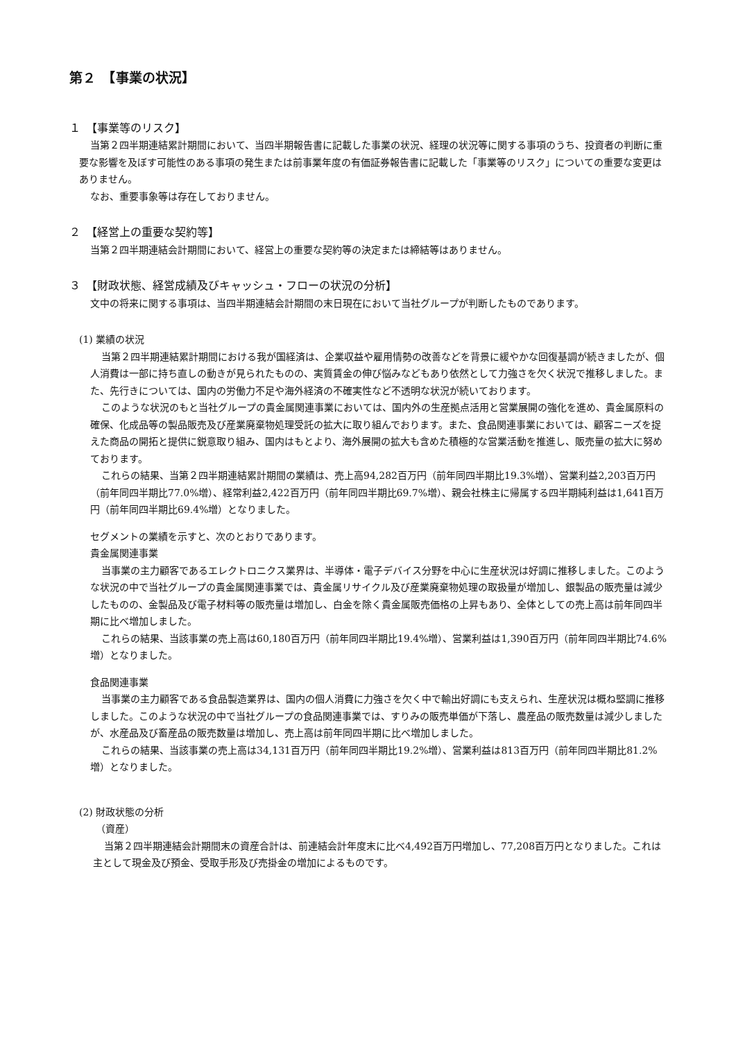第２　【事業の状況】
１　【事業等のリスク】
当第２四半期連結累計期間において、当四半期報告書に記載した事業の状況、経理の状況等に関する事項のうち、投資者の判断に重要な影響を及ぼす可能性のある事項の発生または前事業年度の有価証券報告書に記載した「事業等のリスク」についての重要な変更はありません。
なお、重要事象等は存在しておりません。
２　【経営上の重要な契約等】
当第２四半期連結会計期間において、経営上の重要な契約等の決定または締結等はありません。
３　【財政状態、経営成績及びキャッシュ・フローの状況の分析】
文中の将来に関する事項は、当四半期連結会計期間の末日現在において当社グループが判断したものであります。
(1) 業績の状況
当第２四半期連結累計期間における我が国経済は、企業収益や雇用情勢の改善などを背景に緩やかな回復基調が続きましたが、個人消費は一部に持ち直しの動きが見られたものの、実質賃金の伸び悩みなどもあり依然として力強さを欠く状況で推移しました。また、先行きについては、国内の労働力不足や海外経済の不確実性など不透明な状況が続いております。
このような状況のもと当社グループの貴金属関連事業においては、国内外の生産拠点活用と営業展開の強化を進め、貴金属原料の確保、化成品等の製品販売及び産業廃棄物処理受託の拡大に取り組んでおります。また、食品関連事業においては、顧客ニーズを捉えた商品の開拓と提供に鋭意取り組み、国内はもとより、海外展開の拡大も含めた積極的な営業活動を推進し、販売量の拡大に努めております。
これらの結果、当第２四半期連結累計期間の業績は、売上高94,282百万円（前年同四半期比19.3%増）、営業利益2,203百万円（前年同四半期比77.0%増）、経常利益2,422百万円（前年同四半期比69.7%増）、親会社株主に帰属する四半期純利益は1,641百万円（前年同四半期比69.4%増）となりました。
セグメントの業績を示すと、次のとおりであります。
貴金属関連事業
当事業の主力顧客であるエレクトロニクス業界は、半導体・電子デバイス分野を中心に生産状況は好調に推移しました。このような状況の中で当社グループの貴金属関連事業では、貴金属リサイクル及び産業廃棄物処理の取扱量が増加し、銀製品の販売量は減少したものの、金製品及び電子材料等の販売量は増加し、白金を除く貴金属販売価格の上昇もあり、全体としての売上高は前年同四半期に比べ増加しました。
これらの結果、当該事業の売上高は60,180百万円（前年同四半期比19.4%増）、営業利益は1,390百万円（前年同四半期比74.6%増）となりました。
食品関連事業
当事業の主力顧客である食品製造業界は、国内の個人消費に力強さを欠く中で輸出好調にも支えられ、生産状況は概ね堅調に推移しました。このような状況の中で当社グループの食品関連事業では、すりみの販売単価が下落し、農産品の販売数量は減少しましたが、水産品及び畜産品の販売数量は増加し、売上高は前年同四半期に比べ増加しました。
これらの結果、当該事業の売上高は34,131百万円（前年同四半期比19.2%増）、営業利益は813百万円（前年同四半期比81.2%増）となりました。
(2) 財政状態の分析
（資産）
当第２四半期連結会計期間末の資産合計は、前連結会計年度末に比べ4,492百万円増加し、77,208百万円となりました。これは主として現金及び預金、受取手形及び売掛金の増加によるものです。